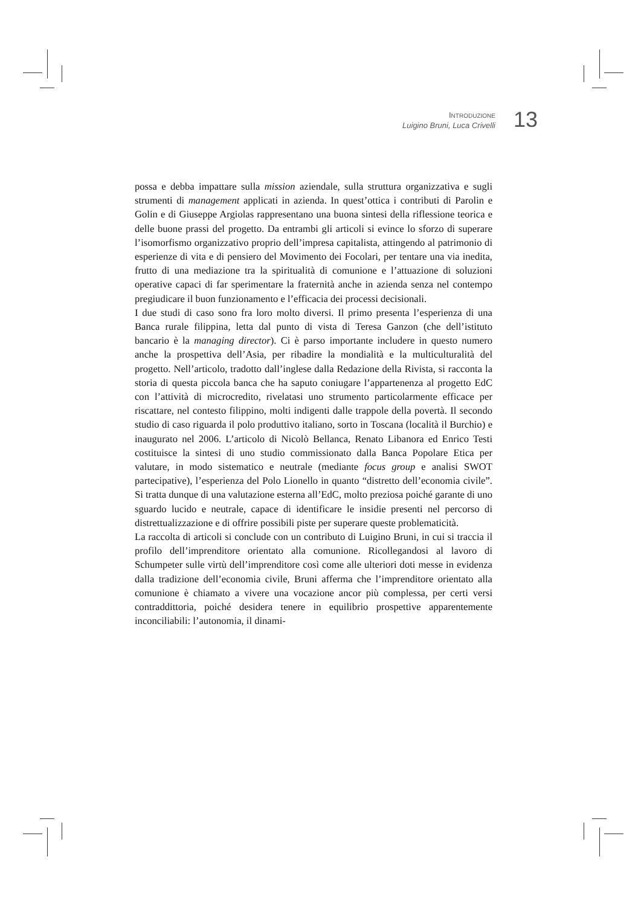INTRODUZIONE
Luigino Bruni, Luca Crivelli
13
possa e debba impattare sulla mission aziendale, sulla struttura organizzativa e sugli strumenti di management applicati in azienda. In quest’ottica i contributi di Parolin e Golin e di Giuseppe Argiolas rappresentano una buona sintesi della riflessione teorica e delle buone prassi del progetto. Da entrambi gli articoli si evince lo sforzo di superare l’isomorfismo organizzativo proprio dell’impresa capitalista, attingendo al patrimonio di esperienze di vita e di pensiero del Movimento dei Focolari, per tentare una via inedita, frutto di una mediazione tra la spiritualità di comunione e l’attuazione di soluzioni operative capaci di far sperimentare la fraternità anche in azienda senza nel contempo pregiudicare il buon funzionamento e l’efficacia dei processi decisionali.
I due studi di caso sono fra loro molto diversi. Il primo presenta l’esperienza di una Banca rurale filippina, letta dal punto di vista di Teresa Ganzon (che dell’istituto bancario è la managing director). Ci è parso importante includere in questo numero anche la prospettiva dell’Asia, per ribadire la mondialità e la multiculturalità del progetto. Nell’articolo, tradotto dall’inglese dalla Redazione della Rivista, si racconta la storia di questa piccola banca che ha saputo coniugare l’appartenenza al progetto EdC con l’attività di microcredito, rivelatasi uno strumento particolarmente efficace per riscattare, nel contesto filippino, molti indigenti dalle trappole della povertà. Il secondo studio di caso riguarda il polo produttivo italiano, sorto in Toscana (località il Burchio) e inaugurato nel 2006. L’articolo di Nicolò Bellanca, Renato Libanora ed Enrico Testi costituisce la sintesi di uno studio commissionato dalla Banca Popolare Etica per valutare, in modo sistematico e neutrale (mediante focus group e analisi SWOT partecipative), l’esperienza del Polo Lionello in quanto “distretto dell’economia civile”. Si tratta dunque di una valutazione esterna all’EdC, molto preziosa poiché garante di uno sguardo lucido e neutrale, capace di identificare le insidie presenti nel percorso di distrettualizzazione e di offrire possibili piste per superare queste problematicità.
La raccolta di articoli si conclude con un contributo di Luigino Bruni, in cui si traccia il profilo dell’imprenditore orientato alla comunione. Ricollegandosi al lavoro di Schumpeter sulle virtù dell’imprenditore così come alle ulteriori doti messe in evidenza dalla tradizione dell’economia civile, Bruni afferma che l’imprenditore orientato alla comunione è chiamato a vivere una vocazione ancor più complessa, per certi versi contraddittoria, poiché desidera tenere in equilibrio prospettive apparentemente inconciliabili: l’autonomia, il dinami-